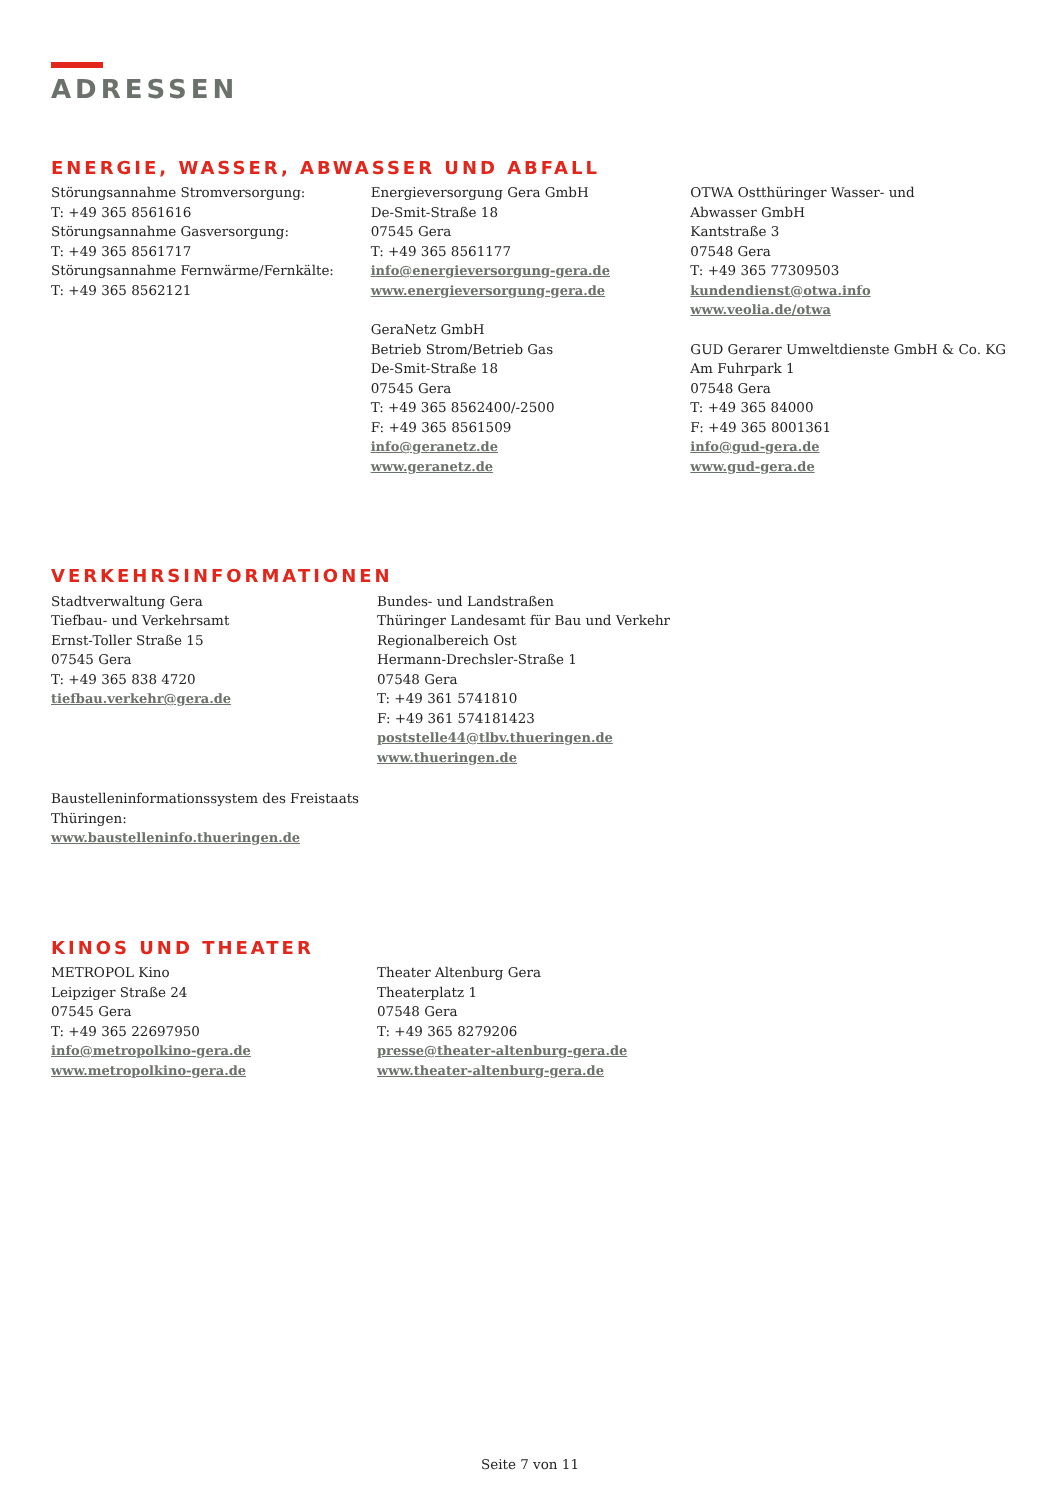ADRESSEN
ENERGIE, WASSER, ABWASSER UND ABFALL
Störungsannahme Stromversorgung:
T: +49 365 8561616
Störungsannahme Gasversorgung:
T: +49 365 8561717
Störungsannahme Fernwärme/Fernkälte:
T: +49 365 8562121
Energieversorgung Gera GmbH
De-Smit-Straße 18
07545 Gera
T: +49 365 8561177
info@energieversorgung-gera.de
www.energieversorgung-gera.de
GeraNetz GmbH
Betrieb Strom/Betrieb Gas
De-Smit-Straße 18
07545 Gera
T: +49 365 8562400/-2500
F: +49 365 8561509
info@geranetz.de
www.geranetz.de
OTWA Ostthüringer Wasser- und
Abwasser GmbH
Kantstraße 3
07548 Gera
T: +49 365 77309503
kundendienst@otwa.info
www.veolia.de/otwa
GUD Gerarer Umweltdienste GmbH & Co. KG
Am Fuhrpark 1
07548 Gera
T: +49 365 84000
F: +49 365 8001361
info@gud-gera.de
www.gud-gera.de
VERKEHRSINFORMATIONEN
Stadtverwaltung Gera
Tiefbau- und Verkehrsamt
Ernst-Toller Straße 15
07545 Gera
T: +49 365 838 4720
tiefbau.verkehr@gera.de
Bundes- und Landstraßen
Thüringer Landesamt für Bau und Verkehr
Regionalbereich Ost
Hermann-Drechsler-Straße 1
07548 Gera
T: +49 361 5741810
F: +49 361 574181423
poststelle44@tlbv.thueringen.de
www.thueringen.de
Baustelleninformationssystem des Freistaats
Thüringen:
www.baustelleninfo.thueringen.de
KINOS UND THEATER
METROPOL Kino
Leipziger Straße 24
07545 Gera
T: +49 365 22697950
info@metropolkino-gera.de
www.metropolkino-gera.de
Theater Altenburg Gera
Theaterplatz 1
07548 Gera
T: +49 365 8279206
presse@theater-altenburg-gera.de
www.theater-altenburg-gera.de
Seite 7 von 11